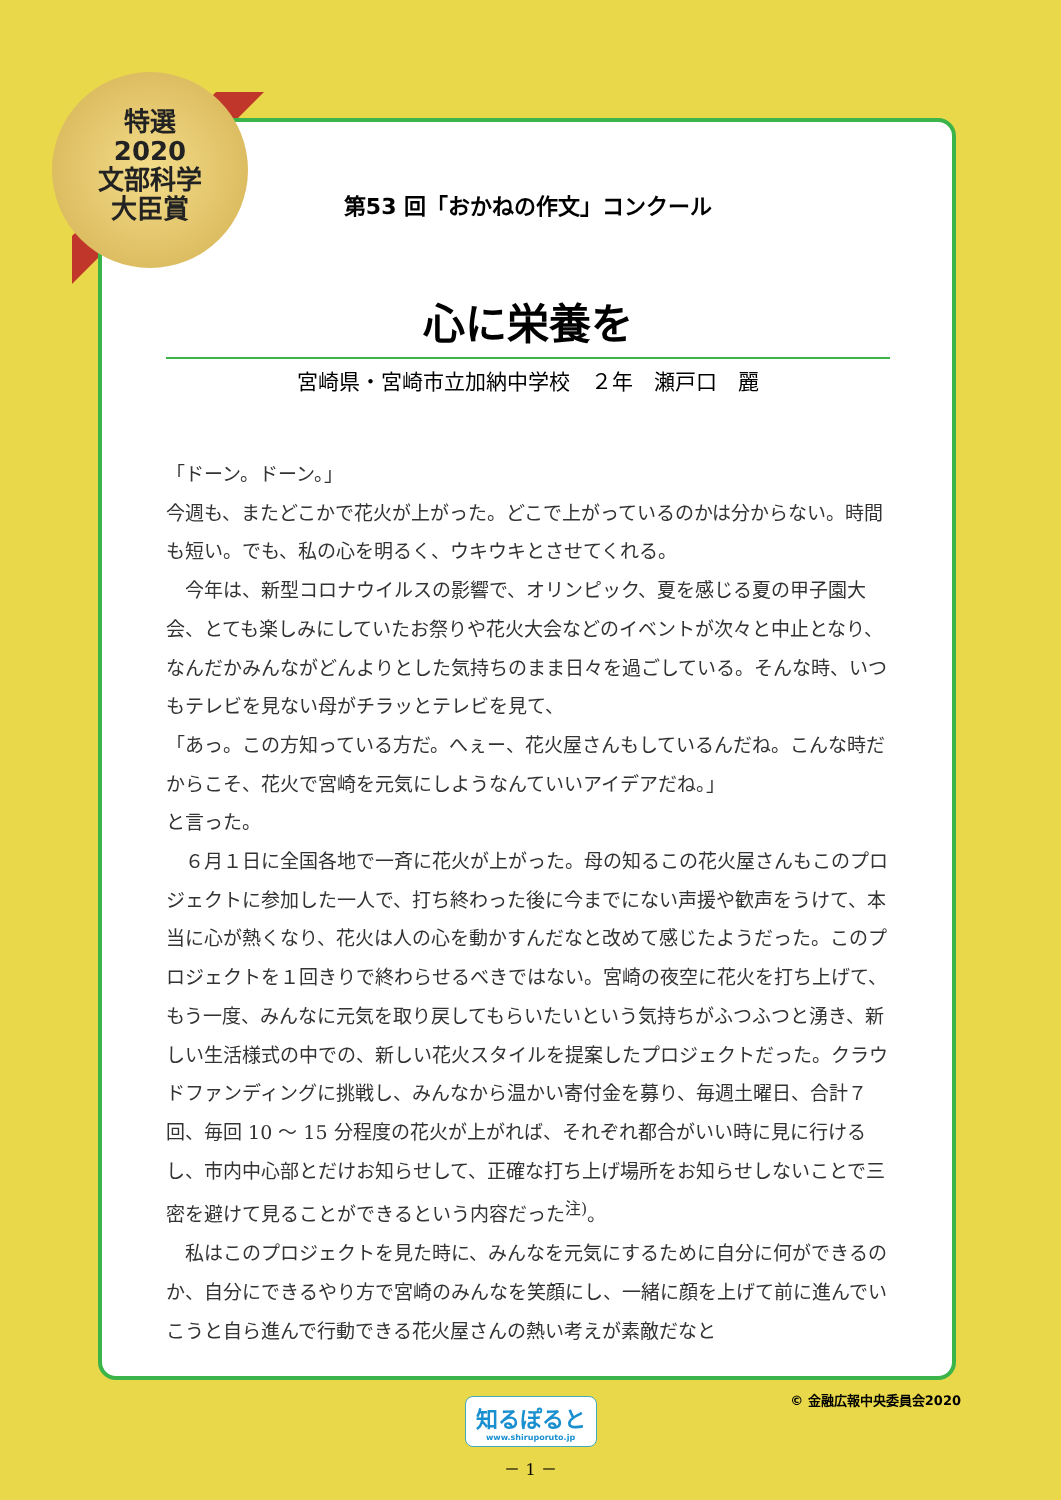特選
2020
文部科学
大臣賞
第53 回「おかねの作文」コンクール
心に栄養を
宮崎県・宮崎市立加納中学校　２年　瀬戸口　麗
「ドーン。ドーン。」
今週も、またどこかで花火が上がった。どこで上がっているのかは分からない。時間も短い。でも、私の心を明るく、ウキウキとさせてくれる。
　今年は、新型コロナウイルスの影響で、オリンピック、夏を感じる夏の甲子園大会、とても楽しみにしていたお祭りや花火大会などのイベントが次々と中止となり、なんだかみんながどんよりとした気持ちのまま日々を過ごしている。そんな時、いつもテレビを見ない母がチラッとテレビを見て、
「あっ。この方知っている方だ。へぇー、花火屋さんもしているんだね。こんな時だからこそ、花火で宮崎を元気にしようなんていいアイデアだね。」
と言った。
　６月１日に全国各地で一斉に花火が上がった。母の知るこの花火屋さんもこのプロジェクトに参加した一人で、打ち終わった後に今までにない声援や歓声をうけて、本当に心が熱くなり、花火は人の心を動かすんだなと改めて感じたようだった。このプロジェクトを１回きりで終わらせるべきではない。宮崎の夜空に花火を打ち上げて、もう一度、みんなに元気を取り戻してもらいたいという気持ちがふつふつと湧き、新しい生活様式の中での、新しい花火スタイルを提案したプロジェクトだった。クラウドファンディングに挑戦し、みんなから温かい寄付金を募り、毎週土曜日、合計７回、毎回 10 ～ 15 分程度の花火が上がれば、それぞれ都合がいい時に見に行けるし、市内中心部とだけお知らせして、正確な打ち上げ場所をお知らせしないことで三密を避けて見ることができるという内容だった<sup>注)</sup>。
　私はこのプロジェクトを見た時に、みんなを元気にするために自分に何ができるのか、自分にできるやり方で宮崎のみんなを笑顔にし、一緒に顔を上げて前に進んでいこうと自ら進んで行動できる花火屋さんの熱い考えが素敵だなと
知るぽると www.shiruporuto.jp © 金融広報中央委員会2020
－ 1 －